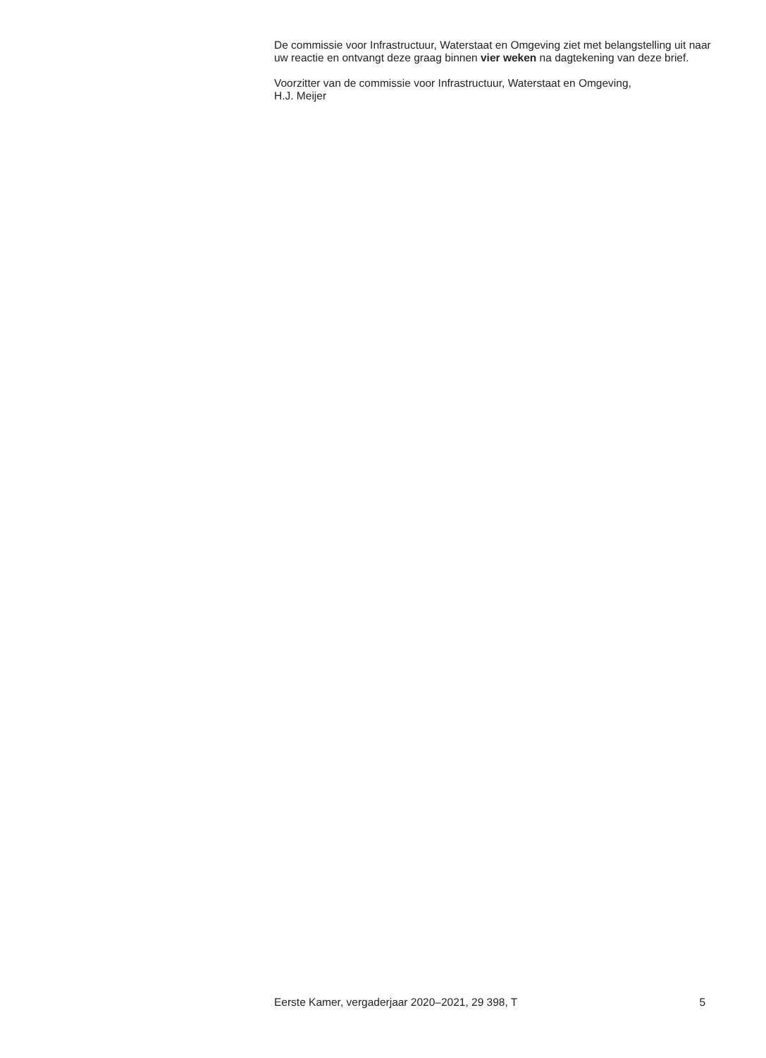De commissie voor Infrastructuur, Waterstaat en Omgeving ziet met belangstelling uit naar uw reactie en ontvangt deze graag binnen vier weken na dagtekening van deze brief.
Voorzitter van de commissie voor Infrastructuur, Waterstaat en Omgeving,
H.J. Meijer
Eerste Kamer, vergaderjaar 2020–2021, 29 398, T 5